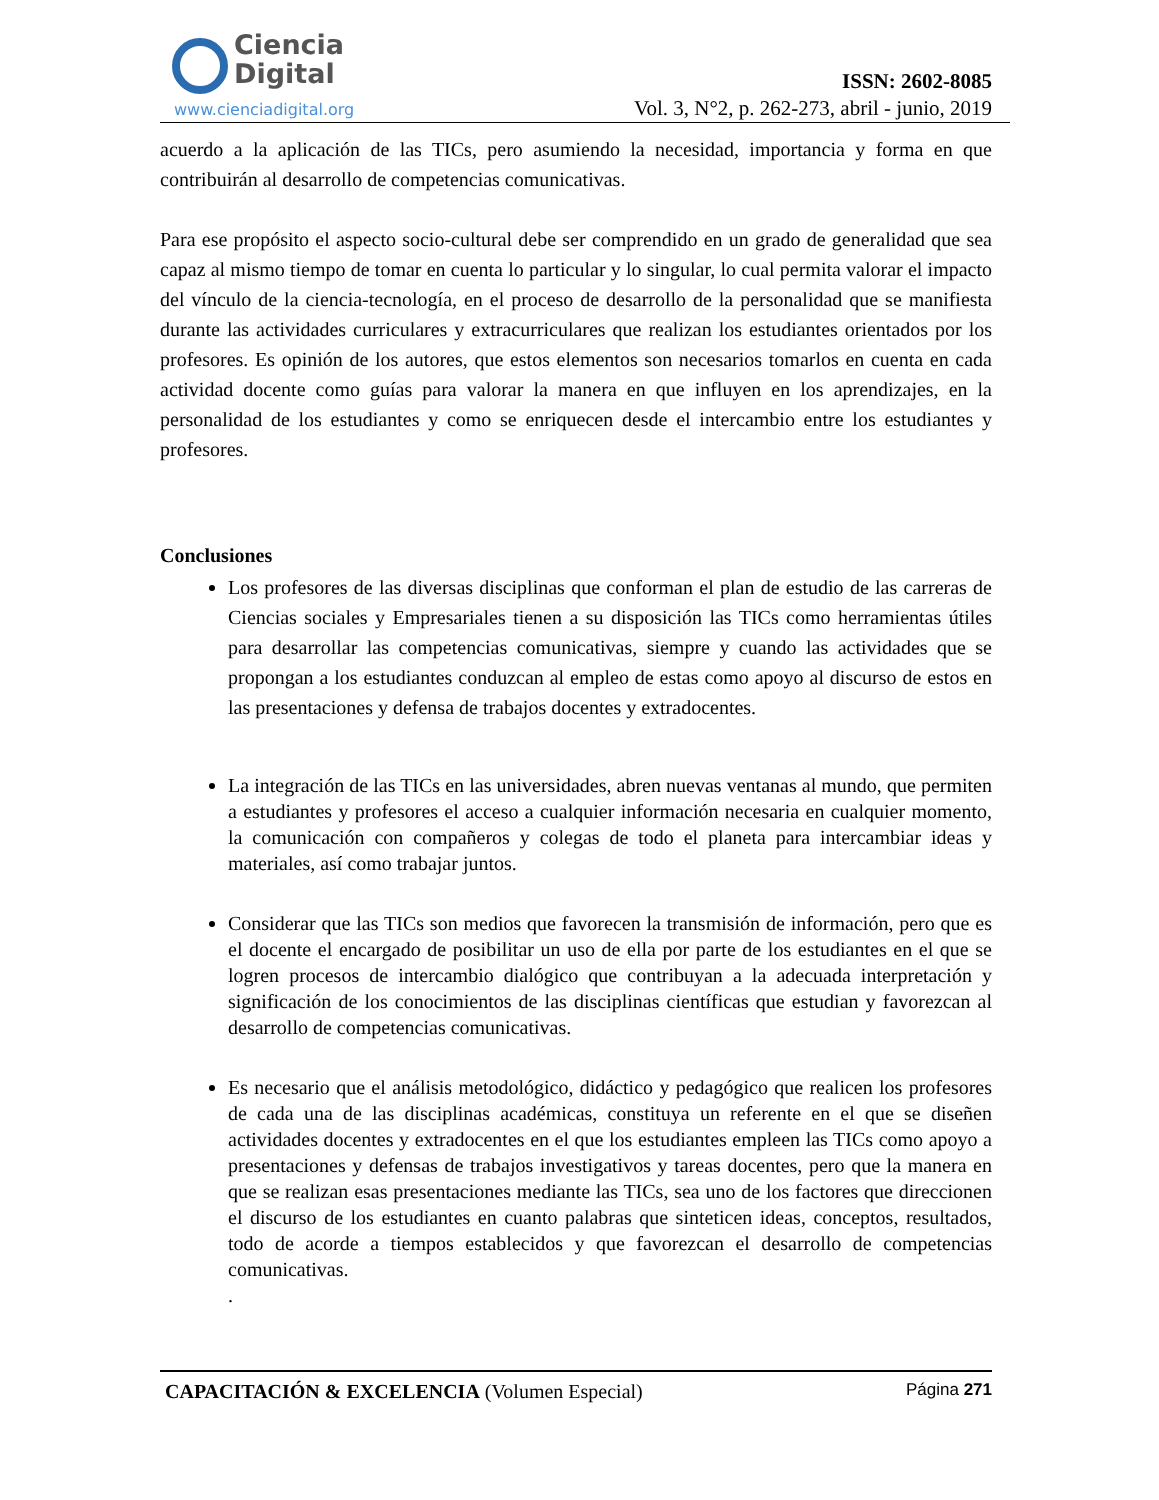Ciencia
Digital
www.cienciadigital.org
ISSN: 2602-8085
Vol. 3, N°2, p. 262-273, abril - junio, 2019
acuerdo a la aplicación de las TICs, pero asumiendo la necesidad, importancia y forma en que contribuirán al desarrollo de competencias comunicativas.
Para ese propósito el aspecto socio-cultural debe ser comprendido en un grado de generalidad que sea capaz al mismo tiempo de tomar en cuenta lo particular y lo singular, lo cual permita valorar el impacto del vínculo de la ciencia-tecnología, en el proceso de desarrollo de la personalidad que se manifiesta durante las actividades curriculares y extracurriculares que realizan los estudiantes orientados por los profesores. Es opinión de los autores, que estos elementos son necesarios tomarlos en cuenta en cada actividad docente como guías para valorar la manera en que influyen en los aprendizajes, en la personalidad de los estudiantes y como se enriquecen desde el intercambio entre los estudiantes y profesores.
Conclusiones
Los profesores de las diversas disciplinas que conforman el plan de estudio de las carreras de Ciencias sociales y Empresariales tienen a su disposición las TICs como herramientas útiles para desarrollar las competencias comunicativas, siempre y cuando las actividades que se propongan a los estudiantes conduzcan al empleo de estas como apoyo al discurso de estos en las presentaciones y defensa de trabajos docentes y extradocentes.
La integración de las TICs en las universidades, abren nuevas ventanas al mundo, que permiten a estudiantes y profesores el acceso a cualquier información necesaria en cualquier momento, la comunicación con compañeros y colegas de todo el planeta para intercambiar ideas y materiales, así como trabajar juntos.
Considerar que las TICs son medios que favorecen la transmisión de información, pero que es el docente el encargado de posibilitar un uso de ella por parte de los estudiantes en el que se logren procesos de intercambio dialógico que contribuyan a la adecuada interpretación y significación de los conocimientos de las disciplinas científicas que estudian y favorezcan al desarrollo de competencias comunicativas.
Es necesario que el análisis metodológico, didáctico y pedagógico que realicen los profesores de cada una de las disciplinas académicas, constituya un referente en el que se diseñen actividades docentes y extradocentes en el que los estudiantes empleen las TICs como apoyo a presentaciones y defensas de trabajos investigativos y tareas docentes, pero que la manera en que se realizan esas presentaciones mediante las TICs, sea uno de los factores que direccionen el discurso de los estudiantes en cuanto palabras que sinteticen ideas, conceptos, resultados, todo de acorde a tiempos establecidos y que favorezcan el desarrollo de competencias comunicativas.
.
CAPACITACIÓN & EXCELENCIA (Volumen Especial) Página 271